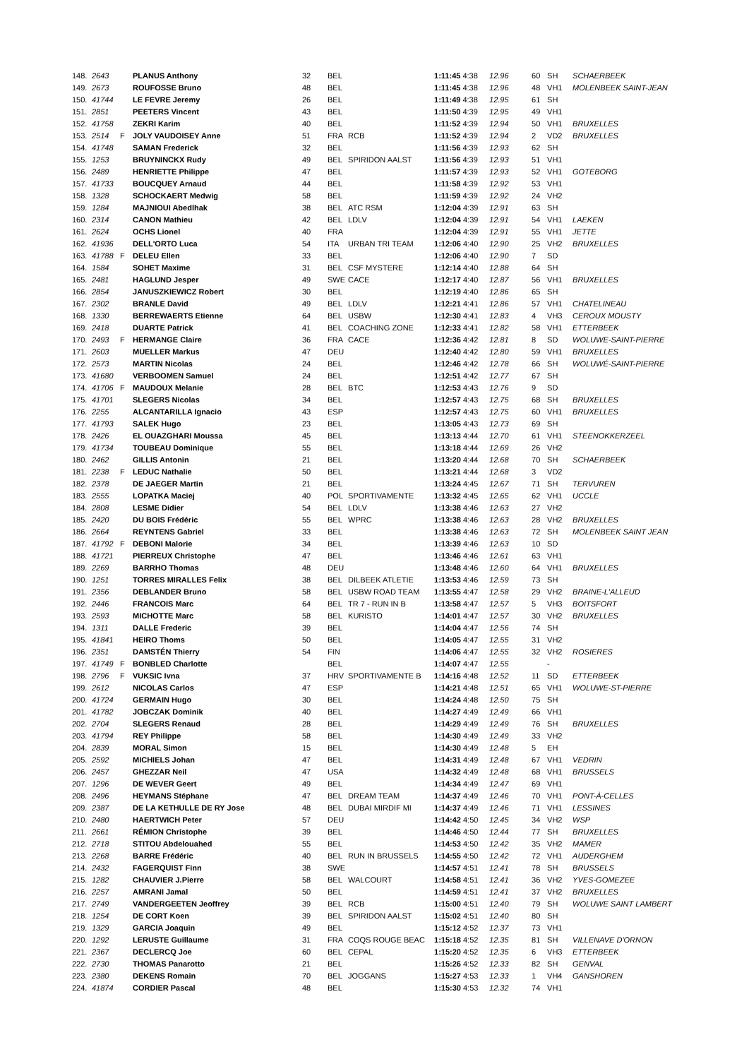| 148. | 2643 | | PLANUS Anthony | 32 | BEL | | 1:11:45 4:38 | 12.96 | 60 | SH | SCHAERBEEK |
| 149. | 2673 | | ROUFOSSE Bruno | 48 | BEL | | 1:11:45 4:38 | 12.96 | 48 | VH1 | MOLENBEEK SAINT-JEAN |
| 150. | 41744 | | LE FEVRE Jeremy | 26 | BEL | | 1:11:49 4:38 | 12.95 | 61 | SH | |
| 151. | 2851 | | PEETERS Vincent | 43 | BEL | | 1:11:50 4:39 | 12.95 | 49 | VH1 | |
| 152. | 41758 | | ZEKRI Karim | 40 | BEL | | 1:11:52 4:39 | 12.94 | 50 | VH1 | BRUXELLES |
| 153. | 2514 | F | JOLY VAUDOISEY Anne | 51 | FRA | RCB | 1:11:52 4:39 | 12.94 | 2 | VD2 | BRUXELLES |
| 154. | 41748 | | SAMAN Frederick | 32 | BEL | | 1:11:56 4:39 | 12.93 | 62 | SH | |
| 155. | 1253 | | BRUYNINCKX Rudy | 49 | BEL | SPIRIDON AALST | 1:11:56 4:39 | 12.93 | 51 | VH1 | |
| 156. | 2489 | | HENRIETTE Philippe | 47 | BEL | | 1:11:57 4:39 | 12.93 | 52 | VH1 | GOTEBORG |
| 157. | 41733 | | BOUCQUEY Arnaud | 44 | BEL | | 1:11:58 4:39 | 12.92 | 53 | VH1 | |
| 158. | 1328 | | SCHOCKAERT Medwig | 58 | BEL | | 1:11:59 4:39 | 12.92 | 24 | VH2 | |
| 159. | 1284 | | MAJNIOUI Abedlhak | 38 | BEL | ATC RSM | 1:12:04 4:39 | 12.91 | 63 | SH | |
| 160. | 2314 | | CANON Mathieu | 42 | BEL | LDLV | 1:12:04 4:39 | 12.91 | 54 | VH1 | LAEKEN |
| 161. | 2624 | | OCHS Lionel | 40 | FRA | | 1:12:04 4:39 | 12.91 | 55 | VH1 | JETTE |
| 162. | 41936 | | DELL'ORTO Luca | 54 | ITA | URBAN TRI TEAM | 1:12:06 4:40 | 12.90 | 25 | VH2 | BRUXELLES |
| 163. | 41788 | F | DELEU Ellen | 33 | BEL | | 1:12:06 4:40 | 12.90 | 7 | SD | |
| 164. | 1584 | | SOHET Maxime | 31 | BEL | CSF MYSTERE | 1:12:14 4:40 | 12.88 | 64 | SH | |
| 165. | 2481 | | HAGLUND Jesper | 49 | SWE | CACE | 1:12:17 4:40 | 12.87 | 56 | VH1 | BRUXELLES |
| 166. | 2854 | | JANUSZKIEWICZ Robert | 30 | BEL | | 1:12:19 4:40 | 12.86 | 65 | SH | |
| 167. | 2302 | | BRANLE David | 49 | BEL | LDLV | 1:12:21 4:41 | 12.86 | 57 | VH1 | CHATELINEAU |
| 168. | 1330 | | BERREWAERTS Etienne | 64 | BEL | USBW | 1:12:30 4:41 | 12.83 | 4 | VH3 | CEROUX MOUSTY |
| 169. | 2418 | | DUARTE Patrick | 41 | BEL | COACHING ZONE | 1:12:33 4:41 | 12.82 | 58 | VH1 | ETTERBEEK |
| 170. | 2493 | F | HERMANGE Claire | 36 | FRA | CACE | 1:12:36 4:42 | 12.81 | 8 | SD | WOLUWE-SAINT-PIERRE |
| 171. | 2603 | | MUELLER Markus | 47 | DEU | | 1:12:40 4:42 | 12.80 | 59 | VH1 | BRUXELLES |
| 172. | 2573 | | MARTIN Nicolas | 24 | BEL | | 1:12:46 4:42 | 12.78 | 66 | SH | WOLUWÉ-SAINT-PIERRE |
| 173. | 41680 | | VERBOOMEN Samuel | 24 | BEL | | 1:12:51 4:42 | 12.77 | 67 | SH | |
| 174. | 41706 | F | MAUDOUX Melanie | 28 | BEL | BTC | 1:12:53 4:43 | 12.76 | 9 | SD | |
| 175. | 41701 | | SLEGERS Nicolas | 34 | BEL | | 1:12:57 4:43 | 12.75 | 68 | SH | BRUXELLES |
| 176. | 2255 | | ALCANTARILLA Ignacio | 43 | ESP | | 1:12:57 4:43 | 12.75 | 60 | VH1 | BRUXELLES |
| 177. | 41793 | | SALEK Hugo | 23 | BEL | | 1:13:05 4:43 | 12.73 | 69 | SH | |
| 178. | 2426 | | EL OUAZGHARI Moussa | 45 | BEL | | 1:13:13 4:44 | 12.70 | 61 | VH1 | STEENOKKERZEEL |
| 179. | 41734 | | TOUBEAU Dominique | 55 | BEL | | 1:13:18 4:44 | 12.69 | 26 | VH2 | |
| 180. | 2462 | | GILLIS Antonin | 21 | BEL | | 1:13:20 4:44 | 12.68 | 70 | SH | SCHAERBEEK |
| 181. | 2238 | F | LEDUC Nathalie | 50 | BEL | | 1:13:21 4:44 | 12.68 | 3 | VD2 | |
| 182. | 2378 | | DE JAEGER Martin | 21 | BEL | | 1:13:24 4:45 | 12.67 | 71 | SH | TERVUREN |
| 183. | 2555 | | LOPATKA Maciej | 40 | POL | SPORTIVAMENTE | 1:13:32 4:45 | 12.65 | 62 | VH1 | UCCLE |
| 184. | 2808 | | LESME Didier | 54 | BEL | LDLV | 1:13:38 4:46 | 12.63 | 27 | VH2 | |
| 185. | 2420 | | DU BOIS Frédéric | 55 | BEL | WPRC | 1:13:38 4:46 | 12.63 | 28 | VH2 | BRUXELLES |
| 186. | 2664 | | REYNTENS Gabriel | 33 | BEL | | 1:13:38 4:46 | 12.63 | 72 | SH | MOLENBEEK SAINT JEAN |
| 187. | 41792 | F | DEBONI Malorie | 34 | BEL | | 1:13:39 4:46 | 12.63 | 10 | SD | |
| 188. | 41721 | | PIERREUX Christophe | 47 | BEL | | 1:13:46 4:46 | 12.61 | 63 | VH1 | |
| 189. | 2269 | | BARRHO Thomas | 48 | DEU | | 1:13:48 4:46 | 12.60 | 64 | VH1 | BRUXELLES |
| 190. | 1251 | | TORRES MIRALLES Felix | 38 | BEL | DILBEEK ATLETIE | 1:13:53 4:46 | 12.59 | 73 | SH | |
| 191. | 2356 | | DEBLANDER Bruno | 58 | BEL | USBW ROAD TEAM | 1:13:55 4:47 | 12.58 | 29 | VH2 | BRAINE-L'ALLEUD |
| 192. | 2446 | | FRANCOIS Marc | 64 | BEL | TR 7 - RUN IN B | 1:13:58 4:47 | 12.57 | 5 | VH3 | BOITSFORT |
| 193. | 2593 | | MICHOTTE Marc | 58 | BEL | KURISTO | 1:14:01 4:47 | 12.57 | 30 | VH2 | BRUXELLES |
| 194. | 1311 | | DALLE Frederic | 39 | BEL | | 1:14:04 4:47 | 12.56 | 74 | SH | |
| 195. | 41841 | | HEIRO Thoms | 50 | BEL | | 1:14:05 4:47 | 12.55 | 31 | VH2 | |
| 196. | 2351 | | DAMSTÉN Thierry | 54 | FIN | | 1:14:06 4:47 | 12.55 | 32 | VH2 | ROSIERES |
| 197. | 41749 | F | BONBLED Charlotte | | BEL | | 1:14:07 4:47 | 12.55 | | - | |
| 198. | 2796 | F | VUKSIC Ivna | 37 | HRV | SPORTIVAMENTE B | 1:14:16 4:48 | 12.52 | 11 | SD | ETTERBEEK |
| 199. | 2612 | | NICOLAS Carlos | 47 | ESP | | 1:14:21 4:48 | 12.51 | 65 | VH1 | WOLUWE-ST-PIERRE |
| 200. | 41724 | | GERMAIN Hugo | 30 | BEL | | 1:14:24 4:48 | 12.50 | 75 | SH | |
| 201. | 41782 | | JOBCZAK Dominik | 40 | BEL | | 1:14:27 4:49 | 12.49 | 66 | VH1 | |
| 202. | 2704 | | SLEGERS Renaud | 28 | BEL | | 1:14:29 4:49 | 12.49 | 76 | SH | BRUXELLES |
| 203. | 41794 | | REY Philippe | 58 | BEL | | 1:14:30 4:49 | 12.49 | 33 | VH2 | |
| 204. | 2839 | | MORAL Simon | 15 | BEL | | 1:14:30 4:49 | 12.48 | 5 | EH | |
| 205. | 2592 | | MICHIELS Johan | 47 | BEL | | 1:14:31 4:49 | 12.48 | 67 | VH1 | VEDRIN |
| 206. | 2457 | | GHEZZAR Neil | 47 | USA | | 1:14:32 4:49 | 12.48 | 68 | VH1 | BRUSSELS |
| 207. | 1296 | | DE WEVER Geert | 49 | BEL | | 1:14:34 4:49 | 12.47 | 69 | VH1 | |
| 208. | 2496 | | HEYMANS Stéphane | 47 | BEL | DREAM TEAM | 1:14:37 4:49 | 12.46 | 70 | VH1 | PONT-À-CELLES |
| 209. | 2387 | | DE LA KETHULLE DE RY Jose | 48 | BEL | DUBAI MIRDIF MI | 1:14:37 4:49 | 12.46 | 71 | VH1 | LESSINES |
| 210. | 2480 | | HAERTWICH Peter | 57 | DEU | | 1:14:42 4:50 | 12.45 | 34 | VH2 | WSP |
| 211. | 2661 | | RÉMION Christophe | 39 | BEL | | 1:14:46 4:50 | 12.44 | 77 | SH | BRUXELLES |
| 212. | 2718 | | STITOU Abdelouahed | 55 | BEL | | 1:14:53 4:50 | 12.42 | 35 | VH2 | MAMER |
| 213. | 2268 | | BARRE Frédéric | 40 | BEL | RUN IN BRUSSELS | 1:14:55 4:50 | 12.42 | 72 | VH1 | AUDERGHEM |
| 214. | 2432 | | FAGERQUIST Finn | 38 | SWE | | 1:14:57 4:51 | 12.41 | 78 | SH | BRUSSELS |
| 215. | 1282 | | CHAUVIER J.Pierre | 58 | BEL | WALCOURT | 1:14:58 4:51 | 12.41 | 36 | VH2 | YVES-GOMEZEE |
| 216. | 2257 | | AMRANI Jamal | 50 | BEL | | 1:14:59 4:51 | 12.41 | 37 | VH2 | BRUXELLES |
| 217. | 2749 | | VANDERGEETEN Jeoffrey | 39 | BEL | RCB | 1:15:00 4:51 | 12.40 | 79 | SH | WOLUWE SAINT LAMBERT |
| 218. | 1254 | | DE CORT Koen | 39 | BEL | SPIRIDON AALST | 1:15:02 4:51 | 12.40 | 80 | SH | |
| 219. | 1329 | | GARCIA Joaquin | 49 | BEL | | 1:15:12 4:52 | 12.37 | 73 | VH1 | |
| 220. | 1292 | | LERUSTE Guillaume | 31 | FRA | COQS ROUGE BEAC | 1:15:18 4:52 | 12.35 | 81 | SH | VILLENAVE D'ORNON |
| 221. | 2367 | | DECLERCQ Joe | 60 | BEL | CEPAL | 1:15:20 4:52 | 12.35 | 6 | VH3 | ETTERBEEK |
| 222. | 2730 | | THOMAS Panarotto | 21 | BEL | | 1:15:26 4:52 | 12.33 | 82 | SH | GENVAL |
| 223. | 2380 | | DEKENS Romain | 70 | BEL | JOGGANS | 1:15:27 4:53 | 12.33 | 1 | VH4 | GANSHOREN |
| 224. | 41874 | | CORDIER Pascal | 48 | BEL | | 1:15:30 4:53 | 12.32 | 74 | VH1 | |